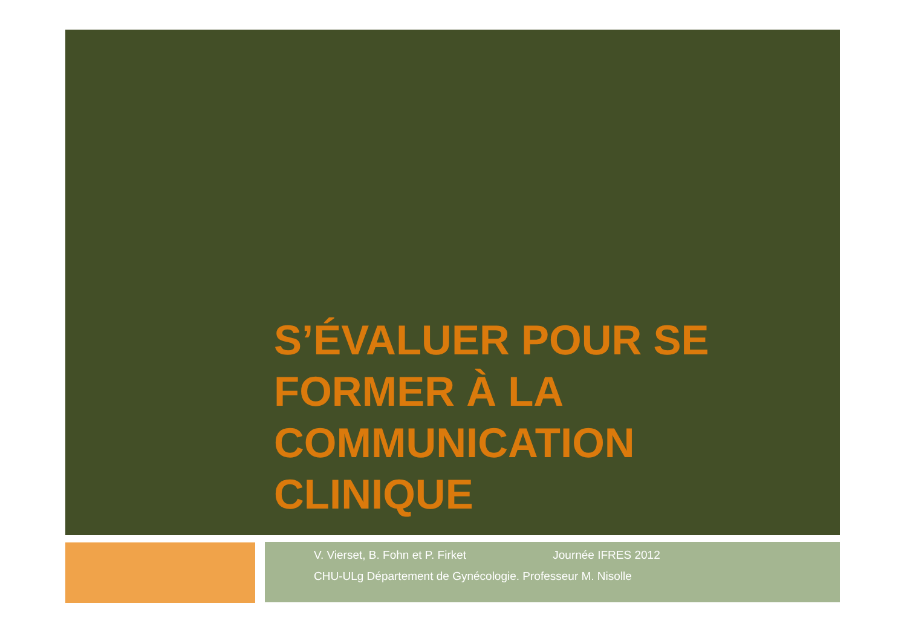S’ÉVALUER POUR SE FORMER À LA COMMUNICATION CLINIQUE
V. Vierset, B. Fohn et P. Firket Journée IFRES 2012
CHU-ULg Département de Gynécologie. Professeur M. Nisolle